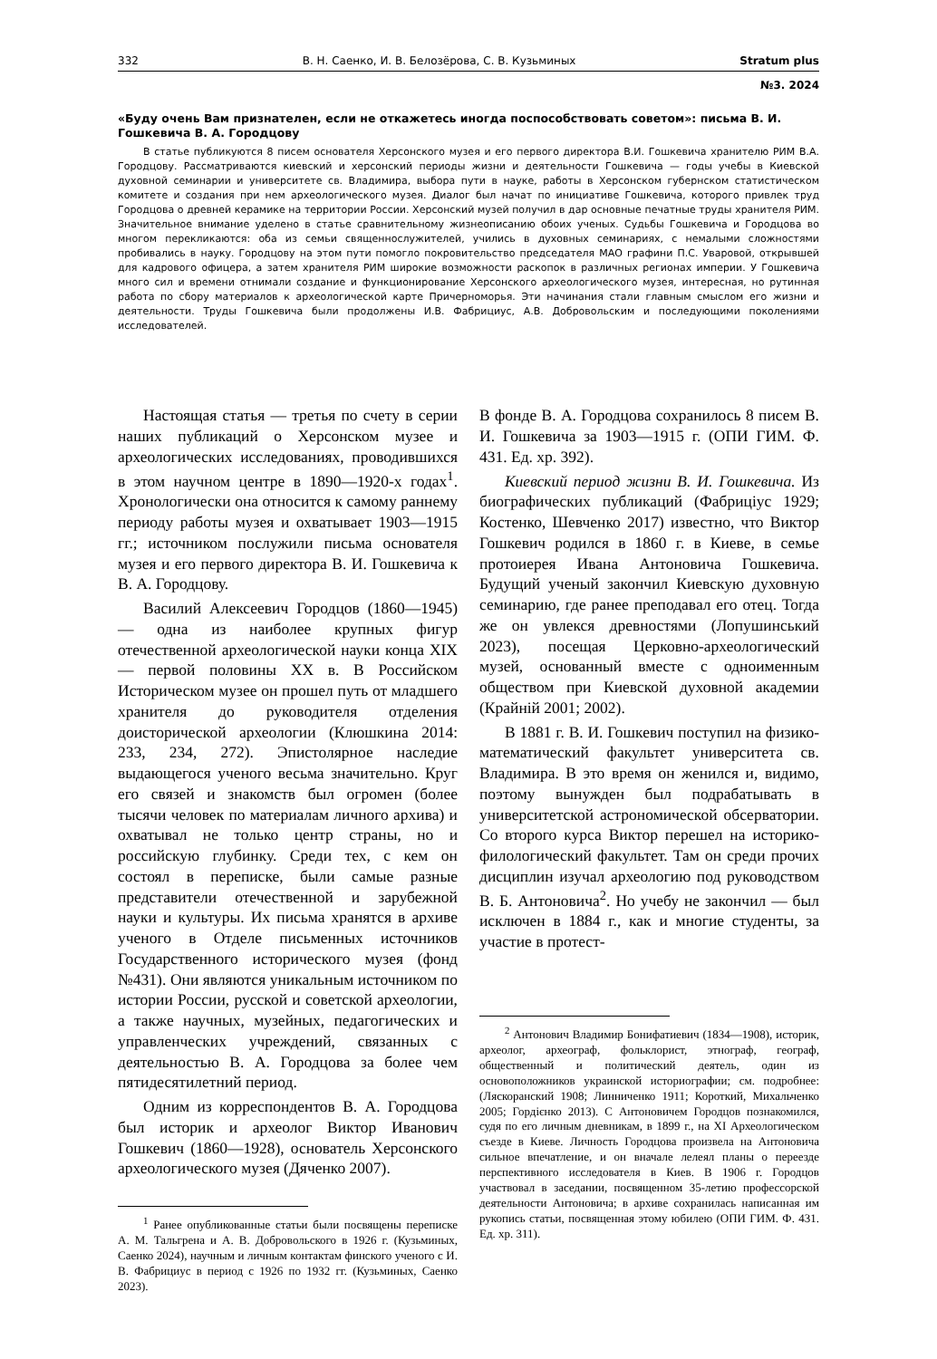332 В. Н. Саенко, И. В. Белозёрова, С. В. Кузьминых Stratum plus
№3. 2024
«Буду очень Вам признателен, если не откажетесь иногда поспособствовать советом»: письма В. И. Гошкевича В. А. Городцову
В статье публикуются 8 писем основателя Херсонского музея и его первого директора В.И. Гошкевича хранителю РИМ В.А. Городцову. Рассматриваются киевский и херсонский периоды жизни и деятельности Гошкевича — годы учебы в Киевской духовной семинарии и университете св. Владимира, выбора пути в науке, работы в Херсонском губернском статистическом комитете и создания при нем археологического музея. Диалог был начат по инициативе Гошкевича, которого привлек труд Городцова о древней керамике на территории России. Херсонский музей получил в дар основные печатные труды хранителя РИМ. Значительное внимание уделено в статье сравнительному жизнеописанию обоих ученых. Судьбы Гошкевича и Городцова во многом перекликаются: оба из семьи священнослужителей, учились в духовных семинариях, с немалыми сложностями пробивались в науку. Городцову на этом пути помогло покровительство председателя МАО графини П.С. Уваровой, открывшей для кадрового офицера, а затем хранителя РИМ широкие возможности раскопок в различных регионах империи. У Гошкевича много сил и времени отнимали создание и функционирование Херсонского археологического музея, интересная, но рутинная работа по сбору материалов к археологической карте Причерноморья. Эти начинания стали главным смыслом его жизни и деятельности. Труды Гошкевича были продолжены И.В. Фабрициус, А.В. Добровольским и последующими поколениями исследователей.
Настоящая статья — третья по счету в серии наших публикаций о Херсонском музее и археологических исследованиях, проводившихся в этом научном центре в 1890—1920-х годах<sup>1</sup>. Хронологически она относится к самому раннему периоду работы музея и охватывает 1903—1915 гг.; источником послужили письма основателя музея и его первого директора В. И. Гошкевича к В. А. Городцову.
Василий Алексеевич Городцов (1860—1945) — одна из наиболее крупных фигур отечественной археологической науки конца XIX — первой половины XX в. В Российском Историческом музее он прошел путь от младшего хранителя до руководителя отделения доисторической археологии (Клюшкина 2014: 233, 234, 272). Эпистолярное наследие выдающегося ученого весьма значительно. Круг его связей и знакомств был огромен (более тысячи человек по материалам личного архива) и охватывал не только центр страны, но и российскую глубинку. Среди тех, с кем он состоял в переписке, были самые разные представители отечественной и зарубежной науки и культуры. Их письма хранятся в архиве ученого в Отделе письменных источников Государственного исторического музея (фонд №431). Они являются уникальным источником по истории России, русской и советской археологии, а также научных, музейных, педагогических и управленческих учреждений, связанных с деятельностью В. А. Городцова за более чем пятидесятилетний период.
Одним из корреспондентов В. А. Городцова был историк и археолог Виктор Иванович Гошкевич (1860—1928), основатель Херсонского археологического музея (Дяченко 2007).
<sup>1</sup> Ранее опубликованные статьи были посвящены переписке А. М. Тальгрена и А. В. Добровольского в 1926 г. (Кузьминых, Саенко 2024), научным и личным контактам финского ученого с И. В. Фабрициус в период с 1926 по 1932 гг. (Кузьминых, Саенко 2023).
В фонде В. А. Городцова сохранилось 8 писем В. И. Гошкевича за 1903—1915 г. (ОПИ ГИМ. Ф. 431. Ед. хр. 392).
Киевский период жизни В. И. Гошкевича. Из биографических публикаций (Фабриціус 1929; Костенко, Шевченко 2017) известно, что Виктор Гошкевич родился в 1860 г. в Киеве, в семье протоиерея Ивана Антоновича Гошкевича. Будущий ученый закончил Киевскую духовную семинарию, где ранее преподавал его отец. Тогда же он увлекся древностями (Лопушинський 2023), посещая Церковно-археологический музей, основанный вместе с одноименным обществом при Киевской духовной академии (Крайній 2001; 2002).
В 1881 г. В. И. Гошкевич поступил на физико-математический факультет университета св. Владимира. В это время он женился и, видимо, поэтому вынужден был подрабатывать в университетской астрономической обсерватории. Со второго курса Виктор перешел на историко-филологический факультет. Там он среди прочих дисциплин изучал археологию под руководством В. Б. Антоновича<sup>2</sup>. Но учебу не закончил — был исключен в 1884 г., как и многие студенты, за участие в протест-
<sup>2</sup> Антонович Владимир Бонифатиевич (1834—1908), историк, археолог, археограф, фольклорист, этнограф, географ, общественный и политический деятель, один из основоположников украинской историографии; см. подробнее: (Ляскоранский 1908; Линниченко 1911; Короткий, Михальченко 2005; Гордієнко 2013). С Антоновичем Городцов познакомился, судя по его личным дневникам, в 1899 г., на XI Археологическом съезде в Киеве. Личность Городцова произвела на Антоновича сильное впечатление, и он вначале лелеял планы о переезде перспективного исследователя в Киев. В 1906 г. Городцов участвовал в заседании, посвященном 35-летию профессорской деятельности Антоновича; в архиве сохранилась написанная им рукопись статьи, посвященная этому юбилею (ОПИ ГИМ. Ф. 431. Ед. хр. 311).